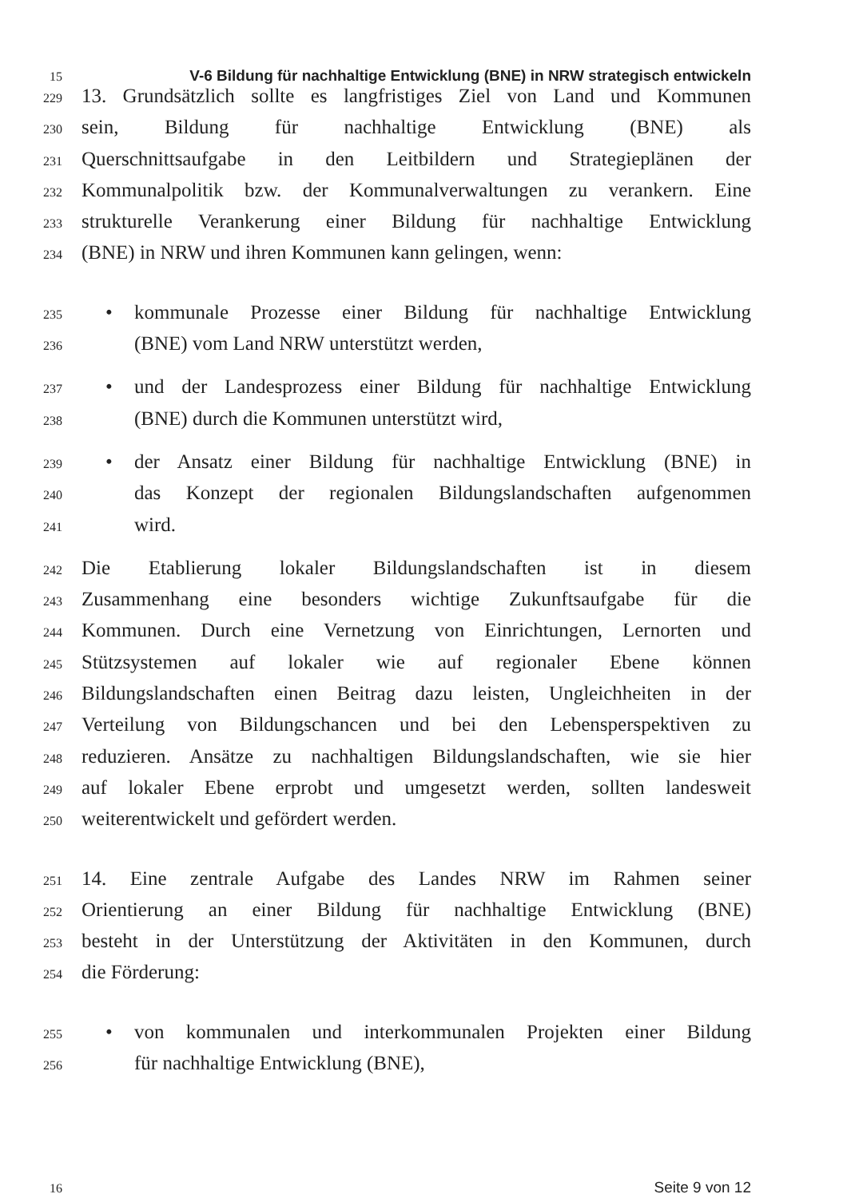15 V-6 Bildung für nachhaltige Entwicklung (BNE) in NRW strategisch entwickeln
229 13. Grundsätzlich sollte es langfristiges Ziel von Land und Kommunen
230 sein, Bildung für nachhaltige Entwicklung (BNE) als
231 Querschnittsaufgabe in den Leitbildern und Strategieplänen der
232 Kommunalpolitik bzw. der Kommunalverwaltungen zu verankern. Eine
233 strukturelle Verankerung einer Bildung für nachhaltige Entwicklung
234 (BNE) in NRW und ihren Kommunen kann gelingen, wenn:
235 • kommunale Prozesse einer Bildung für nachhaltige Entwicklung
236 (BNE) vom Land NRW unterstützt werden,
237 • und der Landesprozess einer Bildung für nachhaltige Entwicklung
238 (BNE) durch die Kommunen unterstützt wird,
239 • der Ansatz einer Bildung für nachhaltige Entwicklung (BNE) in
240 das Konzept der regionalen Bildungslandschaften aufgenommen
241 wird.
242 Die Etablierung lokaler Bildungslandschaften ist in diesem
243 Zusammenhang eine besonders wichtige Zukunftsaufgabe für die
244 Kommunen. Durch eine Vernetzung von Einrichtungen, Lernorten und
245 Stützsystemen auf lokaler wie auf regionaler Ebene können
246 Bildungslandschaften einen Beitrag dazu leisten, Ungleichheiten in der
247 Verteilung von Bildungschancen und bei den Lebensperspektiven zu
248 reduzieren. Ansätze zu nachhaltigen Bildungslandschaften, wie sie hier
249 auf lokaler Ebene erprobt und umgesetzt werden, sollten landesweit
250 weiterentwickelt und gefördert werden.
251 14. Eine zentrale Aufgabe des Landes NRW im Rahmen seiner
252 Orientierung an einer Bildung für nachhaltige Entwicklung (BNE)
253 besteht in der Unterstützung der Aktivitäten in den Kommunen, durch
254 die Förderung:
255 • von kommunalen und interkommunalen Projekten einer Bildung
256 für nachhaltige Entwicklung (BNE),
16 Seite 9 von 12